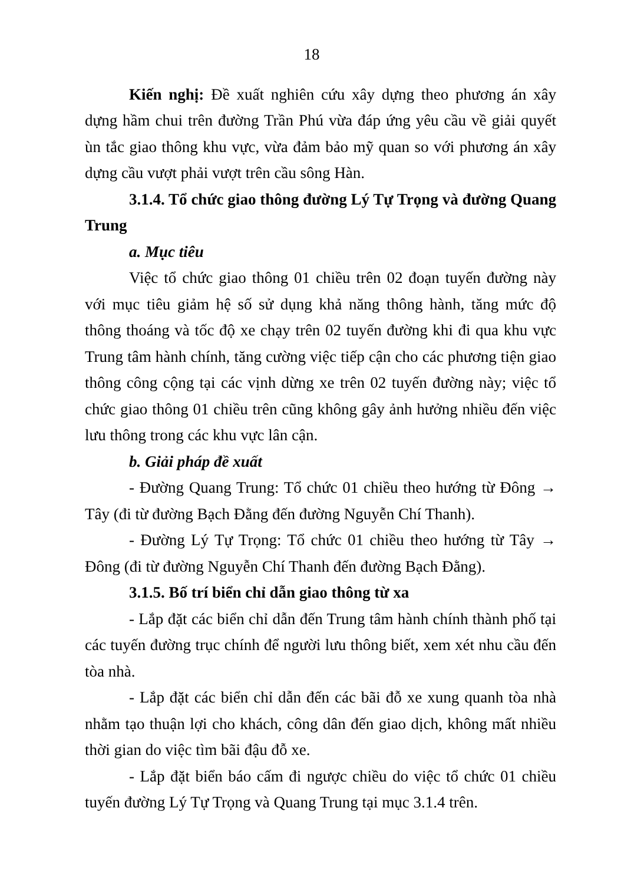18
Kiến nghị: Đề xuất nghiên cứu xây dựng theo phương án xây dựng hầm chui trên đường Trần Phú vừa đáp ứng yêu cầu về giải quyết ùn tắc giao thông khu vực, vừa đảm bảo mỹ quan so với phương án xây dựng cầu vượt phải vượt trên cầu sông Hàn.
3.1.4. Tổ chức giao thông đường Lý Tự Trọng và đường Quang Trung
a. Mục tiêu
Việc tổ chức giao thông 01 chiều trên 02 đoạn tuyến đường này với mục tiêu giảm hệ số sử dụng khả năng thông hành, tăng mức độ thông thoáng và tốc độ xe chạy trên 02 tuyến đường khi đi qua khu vực Trung tâm hành chính, tăng cường việc tiếp cận cho các phương tiện giao thông công cộng tại các vịnh dừng xe trên 02 tuyến đường này; việc tổ chức giao thông 01 chiều trên cũng không gây ảnh hưởng nhiều đến việc lưu thông trong các khu vực lân cận.
b. Giải pháp đề xuất
- Đường Quang Trung: Tổ chức 01 chiều theo hướng từ Đông → Tây (đi từ đường Bạch Đằng đến đường Nguyễn Chí Thanh).
- Đường Lý Tự Trọng: Tổ chức 01 chiều theo hướng từ Tây → Đông (đi từ đường Nguyễn Chí Thanh đến đường Bạch Đằng).
3.1.5. Bố trí biển chỉ dẫn giao thông từ xa
- Lắp đặt các biển chỉ dẫn đến Trung tâm hành chính thành phố tại các tuyến đường trục chính để người lưu thông biết, xem xét nhu cầu đến tòa nhà.
- Lắp đặt các biển chỉ dẫn đến các bãi đỗ xe xung quanh tòa nhà nhằm tạo thuận lợi cho khách, công dân đến giao dịch, không mất nhiều thời gian do việc tìm bãi đậu đỗ xe.
- Lắp đặt biển báo cấm đi ngược chiều do việc tổ chức 01 chiều tuyến đường Lý Tự Trọng và Quang Trung tại mục 3.1.4 trên.